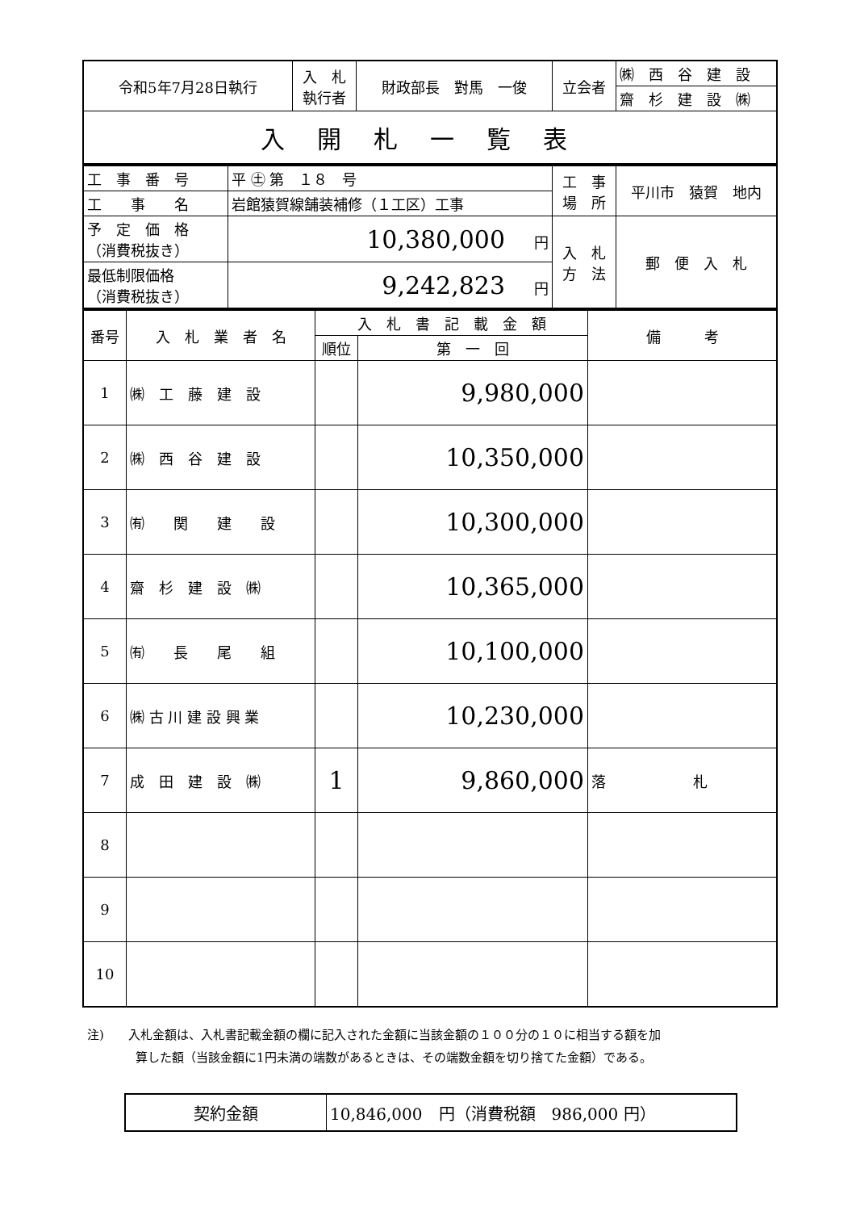| 令和5年7月28日執行 | 入 札 執行者 | 財政部長 對馬 一俊 | 立会者 | ㈱ 西 谷 建 設 |
| | | | | 齋 杉 建 設 ㈱ |
| 入開札一覧表 | | | | |
| 工 事 番 号 | 平 ㊏ 第 １８ 号 | 工 事 場 所 | 平川市 猿賀 地内 |
| 工 事 名 | 岩館猿賀線舗装補修（１工区）工事 | | |
| 予 定 価 格 （消費税抜き） | 10,380,000 円 | 入 札 方 法 | 郵 便 入 札 |
| 最低制限価格 （消費税抜き） | 9,242,823 円 | | |
| 番号 | 入 札 業 者 名 | 入 札 書 記 載 金 額 | | 備 考 |
| --- | --- | --- | --- | --- |
| | | 順位 | 第 一 回 | |
| 1 | ㈱ 工 藤 建 設 | | 9,980,000 | |
| 2 | ㈱ 西 谷 建 設 | | 10,350,000 | |
| 3 | ㈲ 関 建 設 | | 10,300,000 | |
| 4 | 齋 杉 建 設 ㈱ | | 10,365,000 | |
| 5 | ㈲ 長 尾 組 | | 10,100,000 | |
| 6 | ㈱ 古 川 建 設 興 業 | | 10,230,000 | |
| 7 | 成 田 建 設 ㈱ | 1 | 9,860,000 | 落 札 |
| 8 | | | | |
| 9 | | | | |
| 10 | | | | |
注)　　入札金額は、入札書記載金額の欄に記入された金額に当該金額の１００分の１０に相当する額を加
　　　　算した額（当該金額に1円未満の端数があるときは、その端数金額を切り捨てた金額）である。
| 契約金額 | 10,846,000 円（消費税額 986,000 円） |